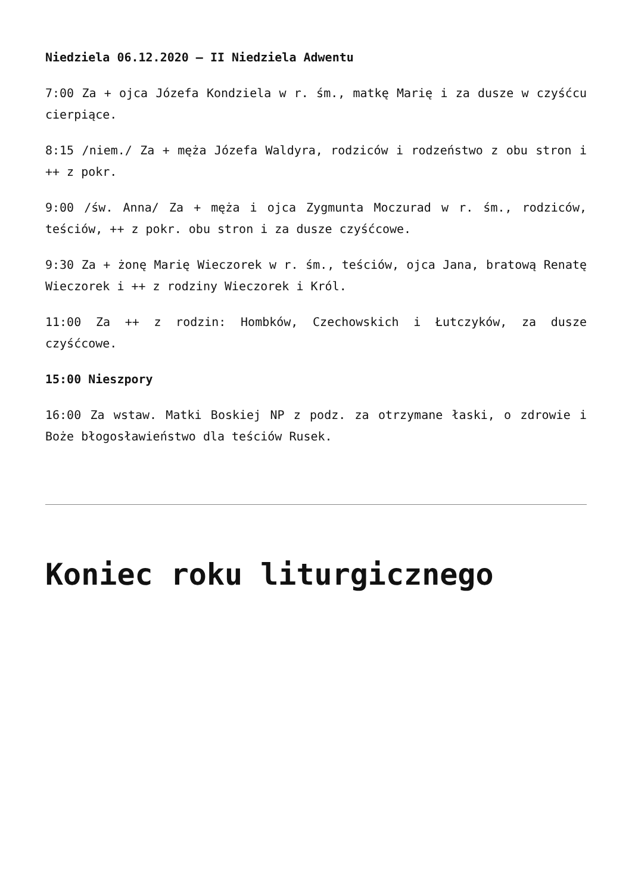Niedziela 06.12.2020 – II Niedziela Adwentu
7:00 Za + ojca Józefa Kondziela w r. śm., matkę Marię i za dusze w czyśćcu cierpiące.
8:15 /niem./ Za + męża Józefa Waldyra, rodziców i rodzeństwo z obu stron i ++ z pokr.
9:00 /św. Anna/ Za + męża i ojca Zygmunta Moczurad w r. śm., rodziców, teściów, ++ z pokr. obu stron i za dusze czyśćcowe.
9:30 Za + żonę Marię Wieczorek w r. śm., teściów, ojca Jana, bratową Renatę Wieczorek i ++ z rodziny Wieczorek i Król.
11:00 Za ++ z rodzin: Hombków, Czechowskich i Łutczyków, za dusze czyśćcowe.
15:00 Nieszpory
16:00 Za wstaw. Matki Boskiej NP z podz. za otrzymane łaski, o zdrowie i Boże błogosławieństwo dla teściów Rusek.
Koniec roku liturgicznego